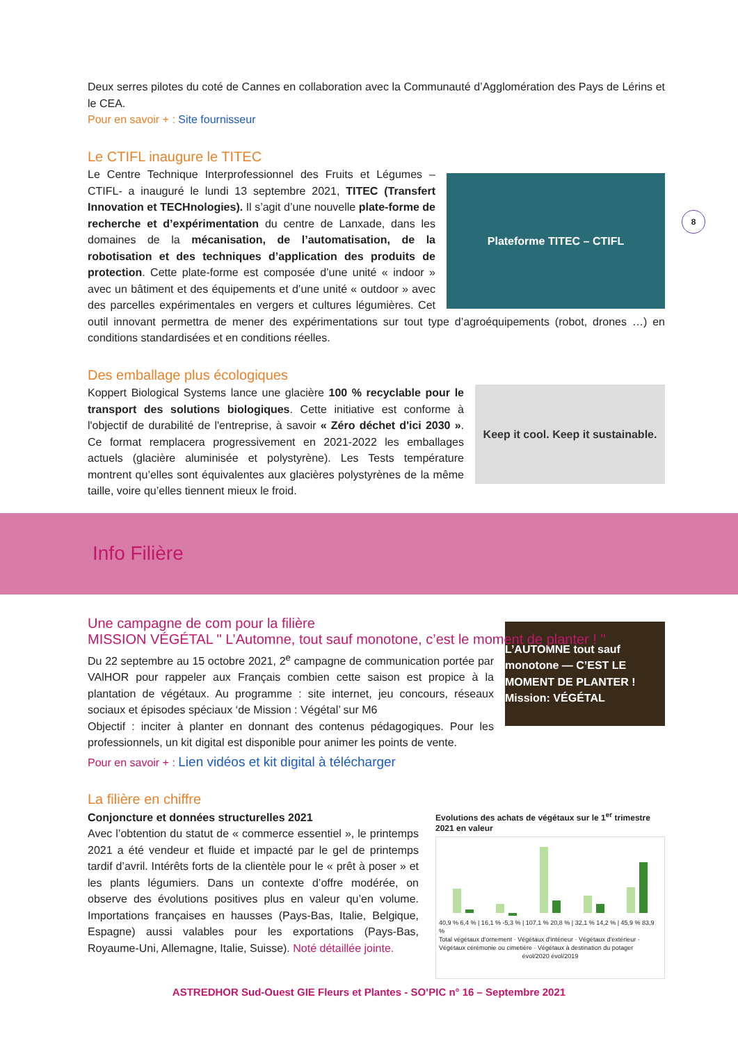8
Deux serres pilotes du coté de Cannes en collaboration avec la Communauté d’Agglomération des Pays de Lérins et le CEA.
Pour en savoir + : Site fournisseur
Le CTIFL inaugure le TITEC
Plateforme TITEC – CTIFL
Le Centre Technique Interprofessionnel des Fruits et Légumes – CTIFL- a inauguré le lundi 13 septembre 2021, TITEC (Transfert Innovation et TECHnologies). Il s’agit d’une nouvelle plate-forme de recherche et d’expérimentation du centre de Lanxade, dans les domaines de la mécanisation, de l’automatisation, de la robotisation et des techniques d’application des produits de protection. Cette plate-forme est composée d’une unité « indoor » avec un bâtiment et des équipements et d’une unité « outdoor » avec des parcelles expérimentales en vergers et cultures légumières. Cet outil innovant permettra de mener des expérimentations sur tout type d’agroéquipements (robot, drones …) en conditions standardisées et en conditions réelles.
Des emballage plus écologiques
Keep it cool. Keep it sustainable.
Koppert Biological Systems lance une glacière 100 % recyclable pour le transport des solutions biologiques. Cette initiative est conforme à l'objectif de durabilité de l'entreprise, à savoir « Zéro déchet d'ici 2030 ». Ce format remplacera progressivement en 2021-2022 les emballages actuels (glacière aluminisée et polystyrène). Les Tests température montrent qu’elles sont équivalentes aux glacières polystyrènes de la même taille, voire qu’elles tiennent mieux le froid.
Info Filière
Une campagne de com pour la filière
MISSION VÉGÉTAL " L’Automne, tout sauf monotone, c’est le moment de planter ! "
L’AUTOMNE tout sauf monotone — C’EST LE MOMENT DE PLANTER ! Mission: VÉGÉTAL
Du 22 septembre au 15 octobre 2021, 2<sup>e</sup> campagne de communication portée par VAlHOR pour rappeler aux Français combien cette saison est propice à la plantation de végétaux. Au programme : site internet, jeu concours, réseaux sociaux et épisodes spéciaux ‘de Mission : Végétal’ sur M6
Objectif : inciter à planter en donnant des contenus pédagogiques. Pour les professionnels, un kit digital est disponible pour animer les points de vente.
Pour en savoir + : Lien vidéos et kit digital à télécharger
La filière en chiffre
Evolutions des achats de végétaux sur le 1<sup>er</sup> trimestre 2021 en valeur
40,9 % 6,4 % | 16,1 % -5,3 % | 107,1 % 20,8 % | 32,1 % 14,2 % | 45,9 % 83,9 %
Total végétaux d'ornement · Végétaux d'intérieur · Végétaux d'extérieur · Végétaux cérémonie ou cimetière · Végétaux à destination du potager
évol/2020 évol/2019
Conjoncture et données structurelles 2021
Avec l’obtention du statut de « commerce essentiel », le printemps 2021 a été vendeur et fluide et impacté par le gel de printemps tardif d’avril. Intérêts forts de la clientèle pour le « prêt à poser » et les plants légumiers. Dans un contexte d’offre modérée, on observe des évolutions positives plus en valeur qu’en volume. Importations françaises en hausses (Pays-Bas, Italie, Belgique, Espagne) aussi valables pour les exportations (Pays-Bas, Royaume-Uni, Allemagne, Italie, Suisse). Noté détaillée jointe.
ASTREDHOR Sud-Ouest GIE Fleurs et Plantes - SO’PIC n° 16 – Septembre 2021